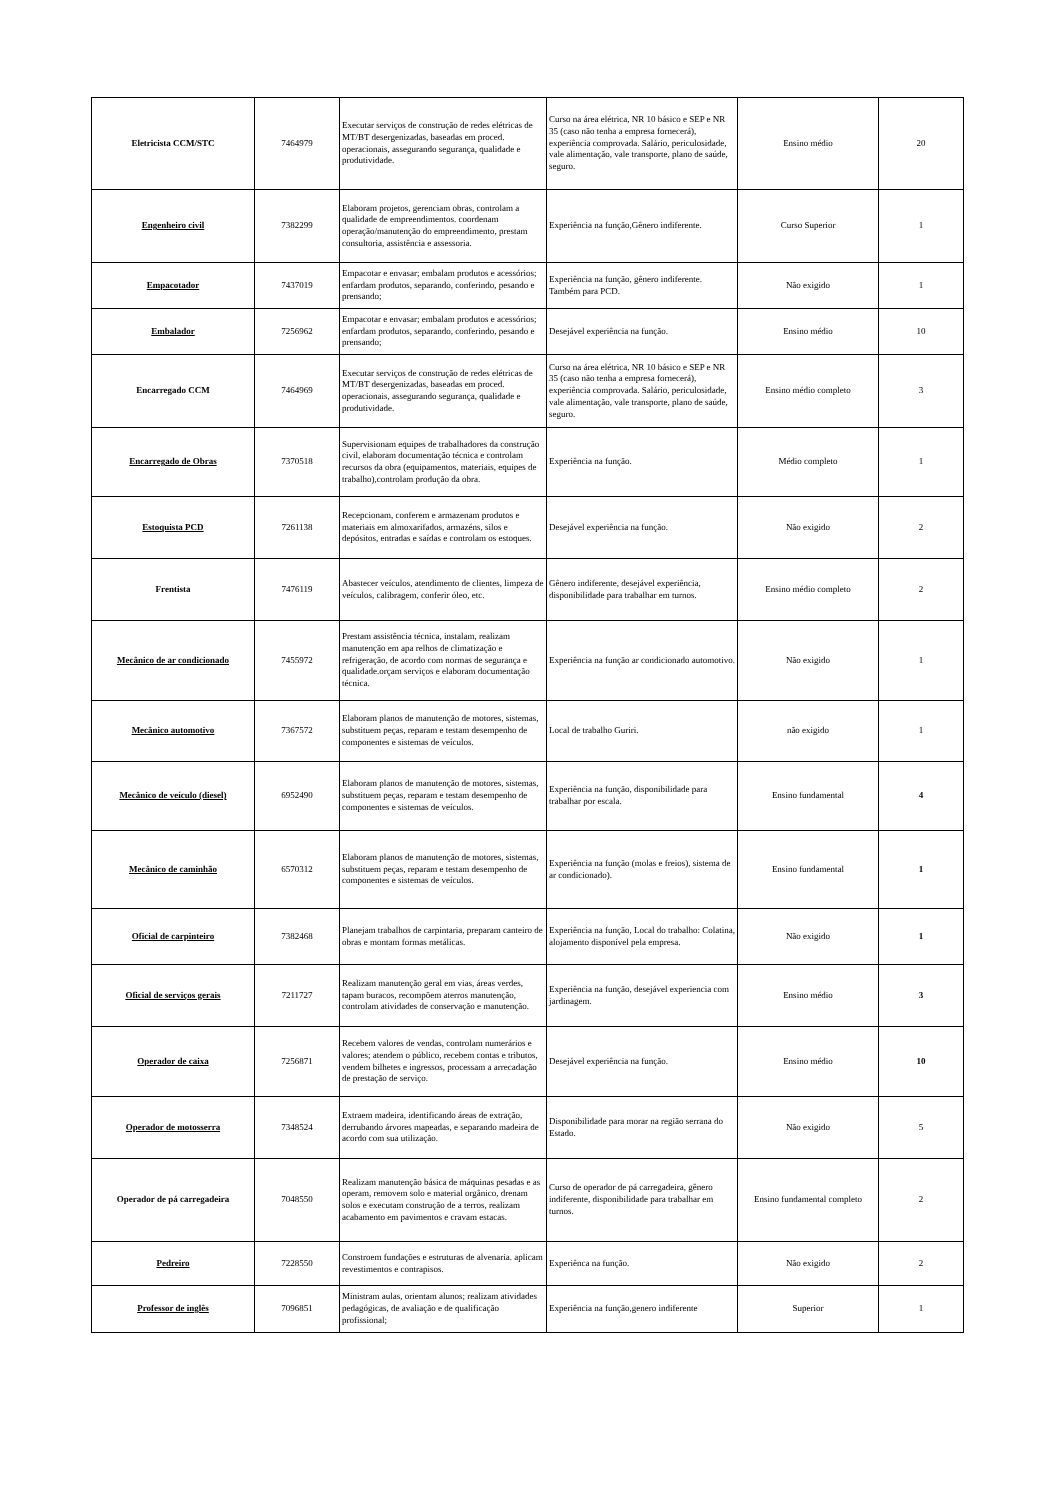| Eletricista CCM/STC | 7464979 | Executar serviços de construção de redes elétricas de MT/BT desergenizadas, baseadas em proced. operacionais, assegurando segurança, qualidade e produtividade. | Curso na área elétrica, NR 10 básico e SEP e NR 35 (caso não tenha a empresa fornecerá), experiência comprovada. Salário, periculosidade, vale alimentação, vale transporte, plano de saúde, seguro. | Ensino médio | 20 |
| Engenheiro civil | 7382299 | Elaboram projetos, gerenciam obras, controlam a qualidade de empreendimentos. coordenam operação/manutenção do empreendimento, prestam consultoria, assistência e assessoria. | Experiência na função,Gênero indiferente. | Curso Superior | 1 |
| Empacotador | 7437019 | Empacotar e envasar; embalam produtos e acessórios; enfardam produtos, separando, conferindo, pesando e prensando; | Experiência na função, gênero indiferente. Também para PCD. | Não exigido | 1 |
| Embalador | 7256962 | Empacotar e envasar; embalam produtos e acessórios; enfardam produtos, separando, conferindo, pesando e prensando; | Desejável experiência na função. | Ensino médio | 10 |
| Encarregado CCM | 7464969 | Executar serviços de construção de redes elétricas de MT/BT desergenizadas, baseadas em proced. operacionais, assegurando segurança, qualidade e produtividade. | Curso na área elétrica, NR 10 básico e SEP e NR 35 (caso não tenha a empresa fornecerá), experiência comprovada. Salário, periculosidade, vale alimentação, vale transporte, plano de saúde, seguro. | Ensino médio completo | 3 |
| Encarregado de Obras | 7370518 | Supervisionam equipes de trabalhadores da construção civil, elaboram documentação técnica e controlam recursos da obra (equipamentos, materiais, equipes de trabalho),controlam produção da obra. | Experiência na função. | Médio completo | 1 |
| Estoquista PCD | 7261138 | Recepcionam, conferem e armazenam produtos e materiais em almoxarifados, armazéns, silos e depósitos, entradas e saídas e controlam os estoques. | Desejável experiência na função. | Não exigido | 2 |
| Frentista | 7476119 | Abastecer veículos, atendimento de clientes, limpeza de veículos, calibragem, conferir óleo, etc. | Gênero indiferente, desejável experiência, disponibilidade para trabalhar em turnos. | Ensino médio completo | 2 |
| Mecânico de ar condicionado | 7455972 | Prestam assistência técnica, instalam, realizam manutenção em apa relhos de climatização e refrigeração, de acordo com normas de segurança e qualidade.orçam serviços e elaboram documentação técnica. | Experiência na função ar condicionado automotivo. | Não exigido | 1 |
| Mecânico automotivo | 7367572 | Elaboram planos de manutenção de motores, sistemas, substituem peças, reparam e testam desempenho de componentes e sistemas de veículos. | Local de trabalho Guriri. | não exigido | 1 |
| Mecânico de veículo (diesel) | 6952490 | Elaboram planos de manutenção de motores, sistemas, substituem peças, reparam e testam desempenho de componentes e sistemas de veículos. | Experiência na função, disponibilidade para trabalhar por escala. | Ensino fundamental | 4 |
| Mecânico de caminhão | 6570312 | Elaboram planos de manutenção de motores, sistemas, substituem peças, reparam e testam desempenho de componentes e sistemas de veículos. | Experiência na função (molas e freios), sistema de ar condicionado). | Ensino fundamental | 1 |
| Oficial de carpinteiro | 7382468 | Planejam trabalhos de carpintaria, preparam canteiro de obras e montam formas metálicas. | Experiência na função, Local do trabalho: Colatina, alojamento disponível pela empresa. | Não exigido | 1 |
| Oficial de serviços gerais | 7211727 | Realizam manutenção geral em vias, áreas verdes, tapam buracos, recompõem aterros manutenção, controlam atividades de conservação e manutenção. | Experiência na função, desejável experiencia com jardinagem. | Ensino médio | 3 |
| Operador de caixa | 7256871 | Recebem valores de vendas, controlam numerários e valores; atendem o público, recebem contas e tributos, vendem bilhetes e ingressos, processam a arrecadação de prestação de serviço. | Desejável experiência na função. | Ensino médio | 10 |
| Operador de motosserra | 7348524 | Extraem madeira, identificando áreas de extração, derrubando árvores mapeadas, e separando madeira de acordo com sua utilização. | Disponibilidade para morar na região serrana do Estado. | Não exigido | 5 |
| Operador de pá carregadeira | 7048550 | Realizam manutenção básica de máquinas pesadas e as operam, removem solo e material orgânico, drenam solos e executam construção de a terros, realizam acabamento em pavimentos e cravam estacas. | Curso de operador de pá carregadeira, gênero indiferente, disponibilidade para trabalhar em turnos. | Ensino fundamental completo | 2 |
| Pedreiro | 7228550 | Constroem fundações e estruturas de alvenaria. aplicam revestimentos e contrapisos. | Experiênca na função. | Não exigido | 2 |
| Professor de inglês | 7096851 | Ministram aulas, orientam alunos; realizam atividades pedagógicas, de avaliação e de qualificação profissional; | Experiência na função,genero indiferente | Superior | 1 |